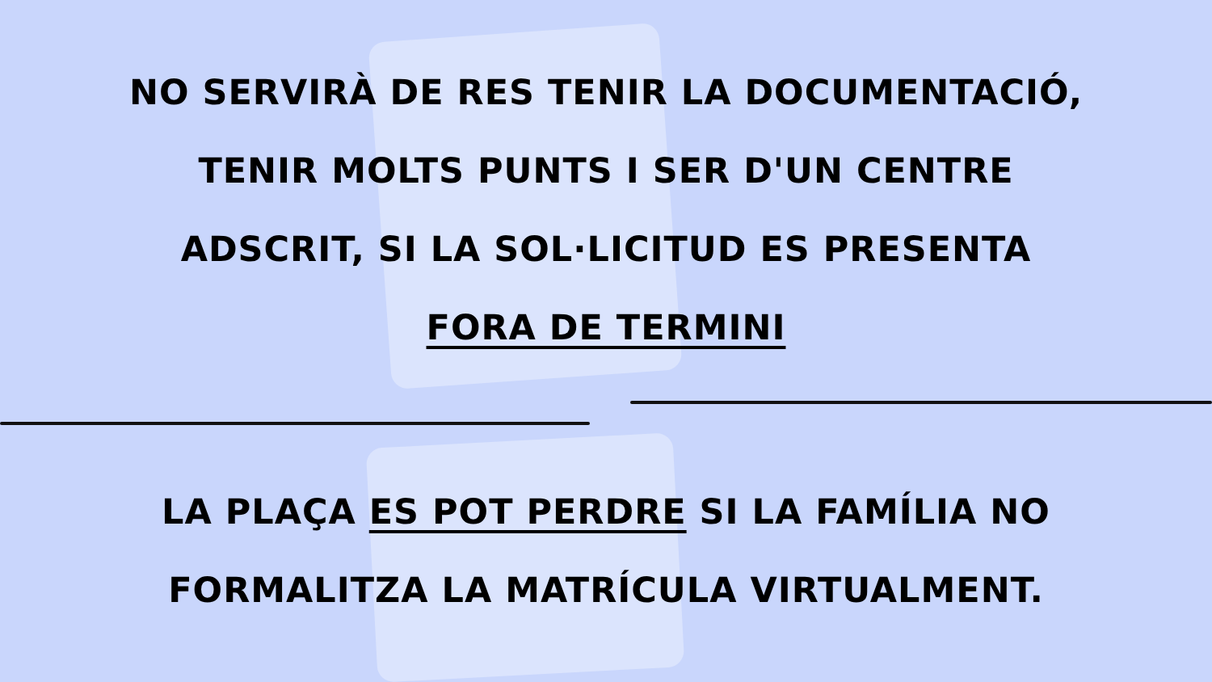NO SERVIRÀ DE RES TENIR LA DOCUMENTACIÓ,
TENIR MOLTS PUNTS I SER D'UN CENTRE
ADSCRIT, SI LA SOL·LICITUD ES PRESENTA
FORA DE TERMINI
LA PLAÇA ES POT PERDRE SI LA FAMÍLIA NO
FORMALITZA LA MATRÍCULA VIRTUALMENT.